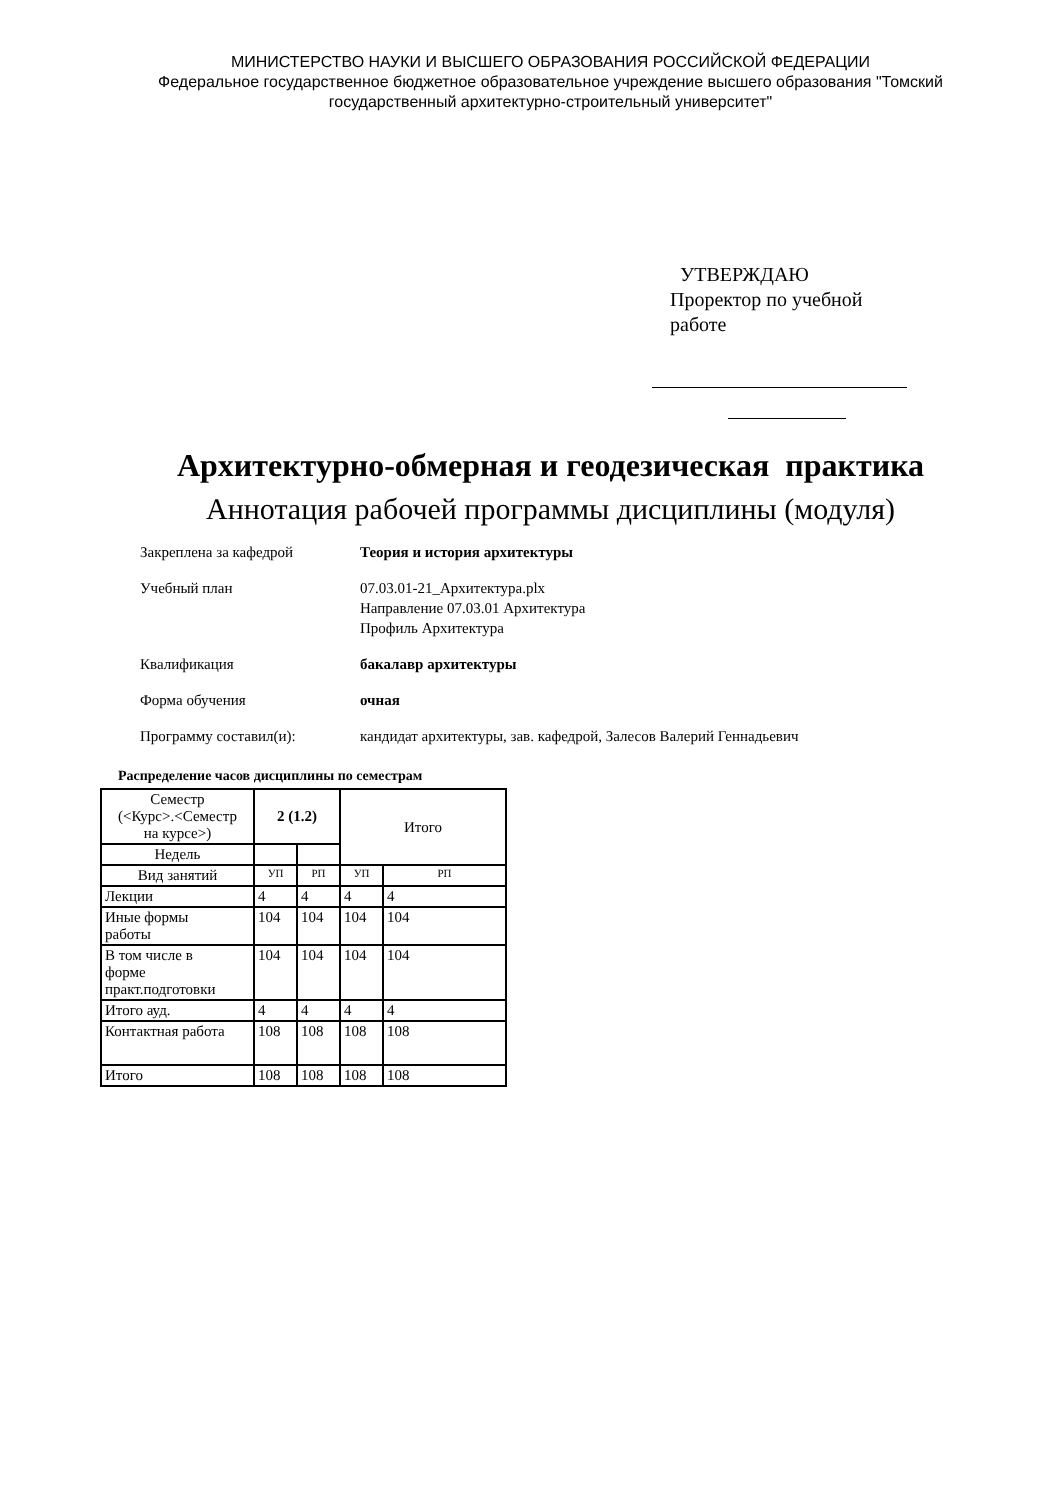МИНИСТЕРСТВО НАУКИ И ВЫСШЕГО ОБРАЗОВАНИЯ РОССИЙСКОЙ ФЕДЕРАЦИИ
Федеральное государственное бюджетное образовательное учреждение высшего образования "Томский
государственный архитектурно-строительный университет"
УТВЕРЖДАЮ
Проректор по учебной
работе
Архитектурно-обмерная и геодезическая практика
Аннотация рабочей программы дисциплины (модуля)
| Закреплена за кафедрой | Теория и история архитектуры |
| Учебный план | 07.03.01-21_Архитектура.plx Направление 07.03.01 Архитектура Профиль Архитектура |
| Квалификация | бакалавр архитектуры |
| Форма обучения | очная |
| Программу составил(и): | кандидат архитектуры, зав. кафедрой, Залесов Валерий Геннадьевич |
Распределение часов дисциплины по семестрам
| Семестр (<Курс>.<Семестр на курсе>) | 2 (1.2) | | Итого | |
| --- | --- | --- | --- | --- |
| Недель | | | | |
| Вид занятий | УП | РП | УП | РП |
| Лекции | 4 | 4 | 4 | 4 |
| Иные формы работы | 104 | 104 | 104 | 104 |
| В том числе в форме практ.подготовки | 104 | 104 | 104 | 104 |
| Итого ауд. | 4 | 4 | 4 | 4 |
| Контактная работа | 108 | 108 | 108 | 108 |
| Итого | 108 | 108 | 108 | 108 |